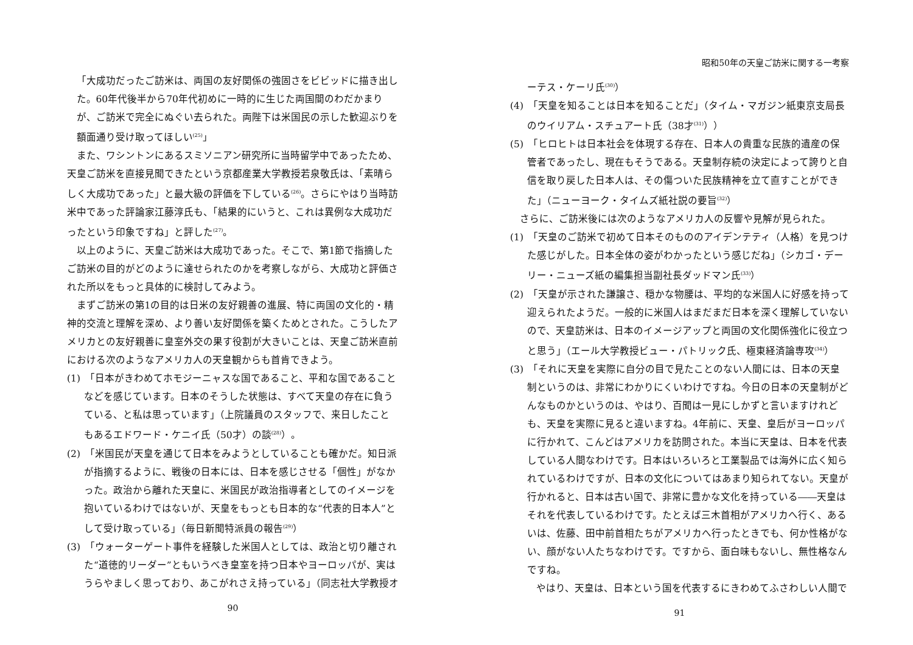「大成功だったご訪米は、両国の友好関係の強固さをビビッドに描き出した。60年代後半から70年代初めに一時的に生じた両国間のわだかまりが、ご訪米で完全にぬぐい去られた。両陛下は米国民の示した歓迎ぶりを額面通り受け取ってほしい<sup>(25)</sup>」
また、ワシントンにあるスミソニアン研究所に当時留学中であったため、天皇ご訪米を直接見聞できたという京都産業大学教授若泉敬氏は、「素晴らしく大成功であった」と最大級の評価を下している<sup>(26)</sup>。さらにやはり当時訪米中であった評論家江藤淳氏も、「結果的にいうと、これは異例な大成功だったという印象ですね」と評した<sup>(27)</sup>。
以上のように、天皇ご訪米は大成功であった。そこで、第1節で指摘したご訪米の目的がどのように達せられたのかを考察しながら、大成功と評価された所以をもっと具体的に検討してみよう。
まずご訪米の第1の目的は日米の友好親善の進展、特に両国の文化的・精神的交流と理解を深め、より善い友好関係を築くためとされた。こうしたアメリカとの友好親善に皇室外交の果す役割が大きいことは、天皇ご訪米直前における次のようなアメリカ人の天皇観からも首肯できよう。
(1)　「日本がきわめてホモジーニャスな国であること、平和な国であることなどを感じています。日本のそうした状態は、すべて天皇の存在に負うている、と私は思っています」（上院議員のスタッフで、来日したこともあるエドワード・ケニイ氏（50才）の談<sup>(28)</sup>）。
(2)　「米国民が天皇を通じて日本をみようとしていることも確かだ。知日派が指摘するように、戦後の日本には、日本を感じさせる「個性」がなかった。政治から離れた天皇に、米国民が政治指導者としてのイメージを抱いているわけではないが、天皇をもっとも日本的な“代表的日本人”として受け取っている」（毎日新聞特派員の報告<sup>(29)</sup>）
(3)　「ウォーターゲート事件を経験した米国人としては、政治と切り離された“道徳的リーダー”ともいうべき皇室を持つ日本やヨーロッパが、実はうらやましく思っており、あこがれさえ持っている」（同志社大学教授オ
90
昭和50年の天皇ご訪米に関する一考察
ーテス・ケーリ氏<sup>(30)</sup>）
(4)　「天皇を知ることは日本を知ることだ」（タイム・マガジン紙東京支局長のウイリアム・スチュアート氏（38才<sup>(31)</sup>））
(5)　「ヒロヒトは日本社会を体現する存在、日本人の貴重な民族的遺産の保管者であったし、現在もそうである。天皇制存続の決定によって誇りと自信を取り戻した日本人は、その傷ついた民族精神を立て直すことができた」（ニューヨーク・タイムズ紙社説の要旨<sup>(32)</sup>）
さらに、ご訪米後には次のようなアメリカ人の反響や見解が見られた。
(1)　「天皇のご訪米で初めて日本そのもののアイデンテティ（人格）を見つけた感じがした。日本全体の姿がわかったという感じだね」（シカゴ・デーリー・ニューズ紙の編集担当副社長ダッドマン氏<sup>(33)</sup>）
(2)　「天皇が示された謙譲さ、穏かな物腰は、平均的な米国人に好感を持って迎えられたようだ。一般的に米国人はまだまだ日本を深く理解していないので、天皇訪米は、日本のイメージアップと両国の文化関係強化に役立つと思う」（エール大学教授ビュー・パトリック氏、極東経済論専攻<sup>(34)</sup>）
(3)　「それに天皇を実際に自分の目で見たことのない人間には、日本の天皇制というのは、非常にわかりにくいわけですね。今日の日本の天皇制がどんなものかというのは、やはり、百聞は一見にしかずと言いますけれども、天皇を実際に見ると違いますね。4年前に、天皇、皇后がヨーロッパに行かれて、こんどはアメリカを訪問された。本当に天皇は、日本を代表している人間なわけです。日本はいろいろと工業製品では海外に広く知られているわけですが、日本の文化についてはあまり知られてない。天皇が行かれると、日本は古い国で、非常に豊かな文化を持っている――天皇はそれを代表しているわけです。たとえば三木首相がアメリカへ行く、あるいは、佐藤、田中前首相たちがアメリカへ行ったときでも、何か性格がない、顔がない人たちなわけです。ですから、面白味もないし、無性格なんですね。
やはり、天皇は、日本という国を代表するにきわめてふさわしい人間で
91